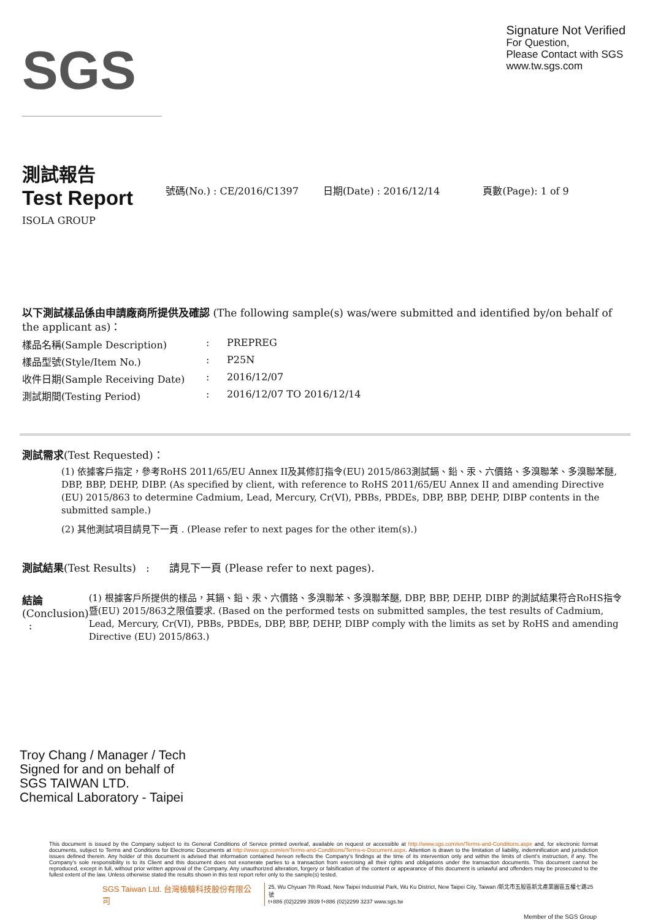SGS
Signature Not Verified
For Question,
Please Contact with SGS
www.tw.sgs.com
測試報告
Test Report
號碼(No.) : CE/2016/C1397 日期(Date) : 2016/12/14 頁數(Page): 1 of 9
ISOLA GROUP
以下測試樣品係由申請廠商所提供及確認 (The following sample(s) was/were submitted and identified by/on behalf of the applicant as)：
樣品名稱(Sample Description): PREPREG
樣品型號(Style/Item No.): P25N
收件日期(Sample Receiving Date): 2016/12/07
測試期間(Testing Period): 2016/12/07 TO 2016/12/14
測試需求(Test Requested)：
(1) 依據客戶指定，參考RoHS 2011/65/EU Annex II及其修訂指令(EU) 2015/863測試鎘、鉛、汞、六價鉻、多溴聯苯、多溴聯苯醚, DBP, BBP, DEHP, DIBP. (As specified by client, with reference to RoHS 2011/65/EU Annex II and amending Directive (EU) 2015/863 to determine Cadmium, Lead, Mercury, Cr(VI), PBBs, PBDEs, DBP, BBP, DEHP, DIBP contents in the submitted sample.)
(2) 其他測試項目請見下一頁 . (Please refer to next pages for the other item(s).)
測試結果(Test Results) : 請見下一頁 (Please refer to next pages).
結論(Conclusion) :
(1) 根據客戶所提供的樣品，其鎘、鉛、汞、六價鉻、多溴聯苯、多溴聯苯醚, DBP, BBP, DEHP, DIBP 的測試結果符合RoHS指令暨(EU) 2015/863之限值要求. (Based on the performed tests on submitted samples, the test results of Cadmium, Lead, Mercury, Cr(VI), PBBs, PBDEs, DBP, BBP, DEHP, DIBP comply with the limits as set by RoHS and amending Directive (EU) 2015/863.)
Troy Chang / Manager / Tech
Signed for and on behalf of
SGS TAIWAN LTD.
Chemical Laboratory - Taipei
This document is issued by the Company subject to its General Conditions of Service printed overleaf, available on request or accessible at http://www.sgs.com/en/Terms-and-Conditions.aspx and, for electronic format documents, subject to Terms and Conditions for Electronic Documents at http://www.sgs.com/en/Terms-and-Conditions/Terms-e-Document.aspx. Attention is drawn to the limitation of liability, indemnification and jurisdiction issues defined therein. Any holder of this document is advised that information contained hereon reflects the Company's findings at the time of its intervention only and within the limits of client's instruction, if any. The Company's sole responsibility is to its Client and this document does not exonerate parties to a transaction from exercising all their rights and obligations under the transaction documents. This document cannot be reproduced, except in full, without prior written approval of the Company. Any unauthorized alteration, forgery or falsification of the content or appearance of this document is unlawful and offenders may be prosecuted to the fullest extent of the law. Unless otherwise stated the results shown in this test report refer only to the sample(s) tested.
SGS Taiwan Ltd. 台灣檢驗科技股份有限公司 25, Wu Chyuan 7th Road, New Taipei Industrial Park, Wu Ku District, New Taipei City, Taiwan /新北市五股區新北產業園區五權七路25號
t+886 (02)2299 3939 f+886 (02)2299 3237 www.sgs.tw
Member of the SGS Group